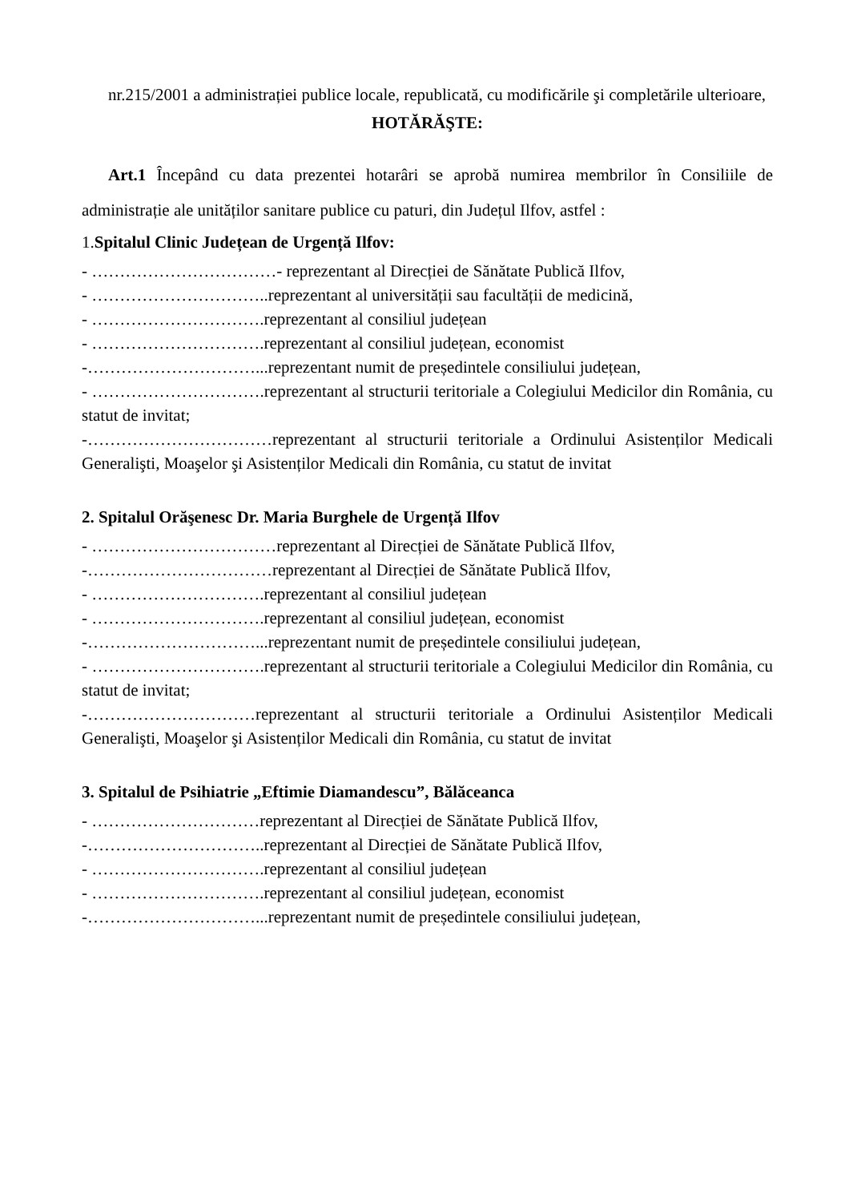nr.215/2001 a administrației publice locale, republicată, cu modificările şi completările ulterioare,
HOTĂRĂŞTE:
Art.1 Începând cu data prezentei hotarâri se aprobă numirea membrilor în Consiliile de administrație ale unităților sanitare publice cu paturi, din Județul Ilfov, astfel :
1. Spitalul Clinic Județean de Urgență Ilfov:
- ……………………………- reprezentant al Direcției de Sănătate Publică Ilfov,
- …………………………..reprezentant al universității sau facultății de medicină,
- ………………………….reprezentant al consiliul județean
- ………………………….reprezentant al consiliul județean, economist
-…………………………...reprezentant numit de președintele consiliului județean,
- ………………………….reprezentant al structurii teritoriale a Colegiului Medicilor din România, cu statut de invitat;
-……………………………reprezentant al structurii teritoriale a Ordinului Asistenților Medicali Generalişti, Moaşelor şi Asistenților Medicali din România, cu statut de invitat
2. Spitalul Orăşenesc Dr. Maria Burghele de Urgență Ilfov
- ……………………………reprezentant al Direcției de Sănătate Publică Ilfov,
-……………………………reprezentant al Direcției de Sănătate Publică Ilfov,
- ………………………….reprezentant al consiliul județean
- ………………………….reprezentant al consiliul județean, economist
-…………………………...reprezentant numit de președintele consiliului județean,
- ………………………….reprezentant al structurii teritoriale a Colegiului Medicilor din România, cu statut de invitat;
-…………………………reprezentant al structurii teritoriale a Ordinului Asistenților Medicali Generalişti, Moaşelor şi Asistenților Medicali din România, cu statut de invitat
3. Spitalul de Psihiatrie „Eftimie Diamandescu”, Bălăceanca
- …………………………reprezentant al Direcției de Sănătate Publică Ilfov,
-…………………………..reprezentant al Direcției de Sănătate Publică Ilfov,
- ………………………….reprezentant al consiliul județean
- ………………………….reprezentant al consiliul județean, economist
-…………………………...reprezentant numit de președintele consiliului județean,